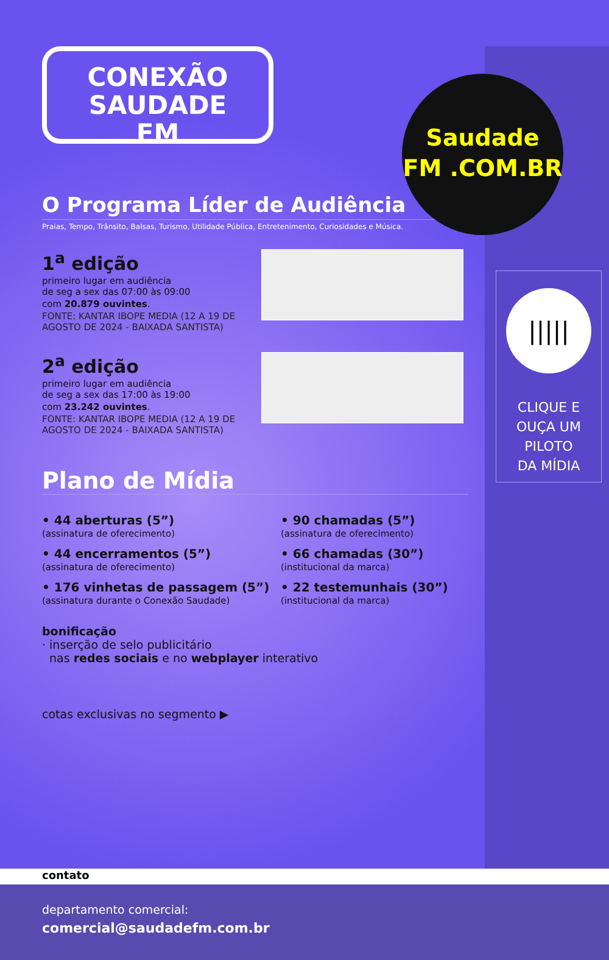CONEXÃO
SAUDADE
FM
O Programa Líder de Audiência
Praias, Tempo, Trânsito, Balsas, Turismo, Utilidade Pública, Entretenimento, Curiosidades e Música.
1<sup>a</sup> edição
primeiro lugar em audiência
de seg a sex das 07:00 às 09:00
com 20.879 ouvintes.
FONTE: KANTAR IBOPE MEDIA (12 A 19 DE AGOSTO DE 2024 - BAIXADA SANTISTA)
2<sup>a</sup> edição
primeiro lugar em audiência
de seg a sex das 17:00 às 19:00
com 23.242 ouvintes.
FONTE: KANTAR IBOPE MEDIA (12 A 19 DE AGOSTO DE 2024 - BAIXADA SANTISTA)
Plano de Mídia
• 44 aberturas (5”)
(assinatura de oferecimento)
• 90 chamadas (5”)
(assinatura de oferecimento)
• 44 encerramentos (5”)
(assinatura de oferecimento)
• 66 chamadas (30”)
(institucional da marca)
• 176 vinhetas de passagem (5”)
(assinatura durante o Conexão Saudade)
• 22 testemunhais (30”)
(institucional da marca)
bonificação
· inserção de selo publicitário
nas redes sociais e no webplayer interativo
cotas exclusivas no segmento ▶
Saudade
FM .COM.BR
|||||
CLIQUE E
OUÇA UM
PILOTO
DA MÍDIA
contato
departamento comercial:
comercial@saudadefm.com.br